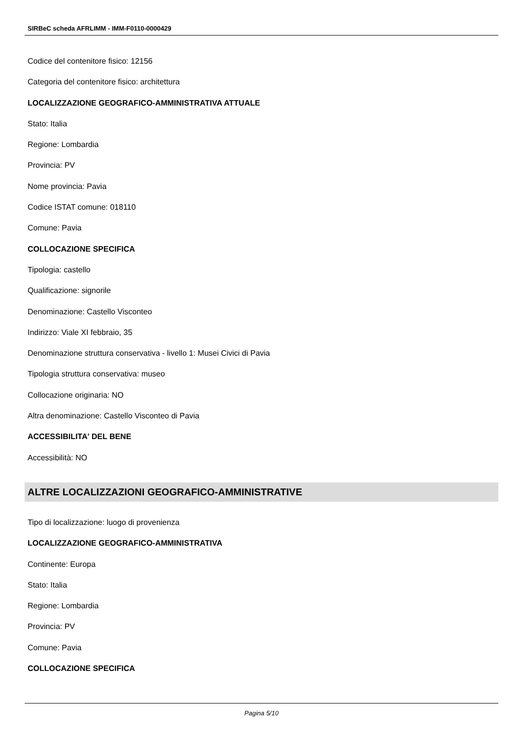SIRBeC scheda AFRLIMM - IMM-F0110-0000429
Codice del contenitore fisico: 12156
Categoria del contenitore fisico: architettura
LOCALIZZAZIONE GEOGRAFICO-AMMINISTRATIVA ATTUALE
Stato: Italia
Regione: Lombardia
Provincia: PV
Nome provincia: Pavia
Codice ISTAT comune: 018110
Comune: Pavia
COLLOCAZIONE SPECIFICA
Tipologia: castello
Qualificazione: signorile
Denominazione: Castello Visconteo
Indirizzo: Viale XI febbraio, 35
Denominazione struttura conservativa - livello 1: Musei Civici di Pavia
Tipologia struttura conservativa: museo
Collocazione originaria: NO
Altra denominazione: Castello Visconteo di Pavia
ACCESSIBILITA' DEL BENE
Accessibilità: NO
ALTRE LOCALIZZAZIONI GEOGRAFICO-AMMINISTRATIVE
Tipo di localizzazione: luogo di provenienza
LOCALIZZAZIONE GEOGRAFICO-AMMINISTRATIVA
Continente: Europa
Stato: Italia
Regione: Lombardia
Provincia: PV
Comune: Pavia
COLLOCAZIONE SPECIFICA
Pagina 5/10